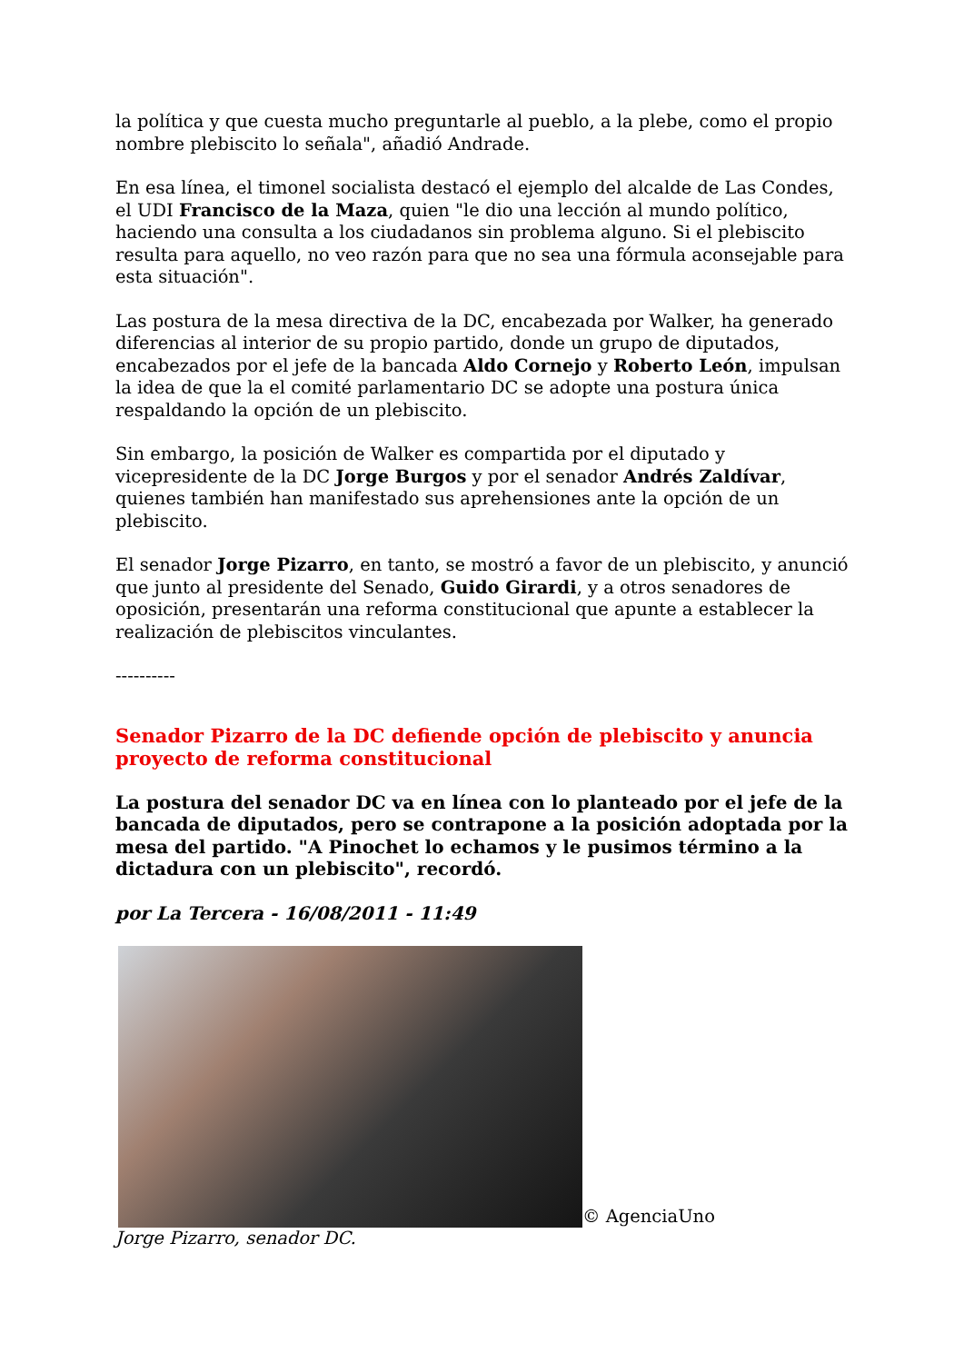la política y que cuesta mucho preguntarle al pueblo, a la plebe, como el propio nombre plebiscito lo señala", añadió Andrade.
En esa línea, el timonel socialista destacó el ejemplo del alcalde de Las Condes, el UDI Francisco de la Maza, quien "le dio una lección al mundo político, haciendo una consulta a los ciudadanos sin problema alguno. Si el plebiscito resulta para aquello, no veo razón para que no sea una fórmula aconsejable para esta situación".
Las postura de la mesa directiva de la DC, encabezada por Walker, ha generado diferencias al interior de su propio partido, donde un grupo de diputados, encabezados por el jefe de la bancada Aldo Cornejo y Roberto León, impulsan la idea de que la el comité parlamentario DC se adopte una postura única respaldando la opción de un plebiscito.
Sin embargo, la posición de Walker es compartida por el diputado y vicepresidente de la DC Jorge Burgos y por el senador Andrés Zaldívar, quienes también han manifestado sus aprehensiones ante la opción de un plebiscito.
El senador Jorge Pizarro, en tanto, se mostró a favor de un plebiscito, y anunció que junto al presidente del Senado, Guido Girardi, y a otros senadores de oposición, presentarán una reforma constitucional que apunte a establecer la realización de plebiscitos vinculantes.
----------
Senador Pizarro de la DC defiende opción de plebiscito y anuncia proyecto de reforma constitucional
La postura del senador DC va en línea con lo planteado por el jefe de la bancada de diputados, pero se contrapone a la posición adoptada por la mesa del partido. "A Pinochet lo echamos y le pusimos término a la dictadura con un plebiscito", recordó.
por La Tercera - 16/08/2011 - 11:49
© AgenciaUno
Jorge Pizarro, senador DC.